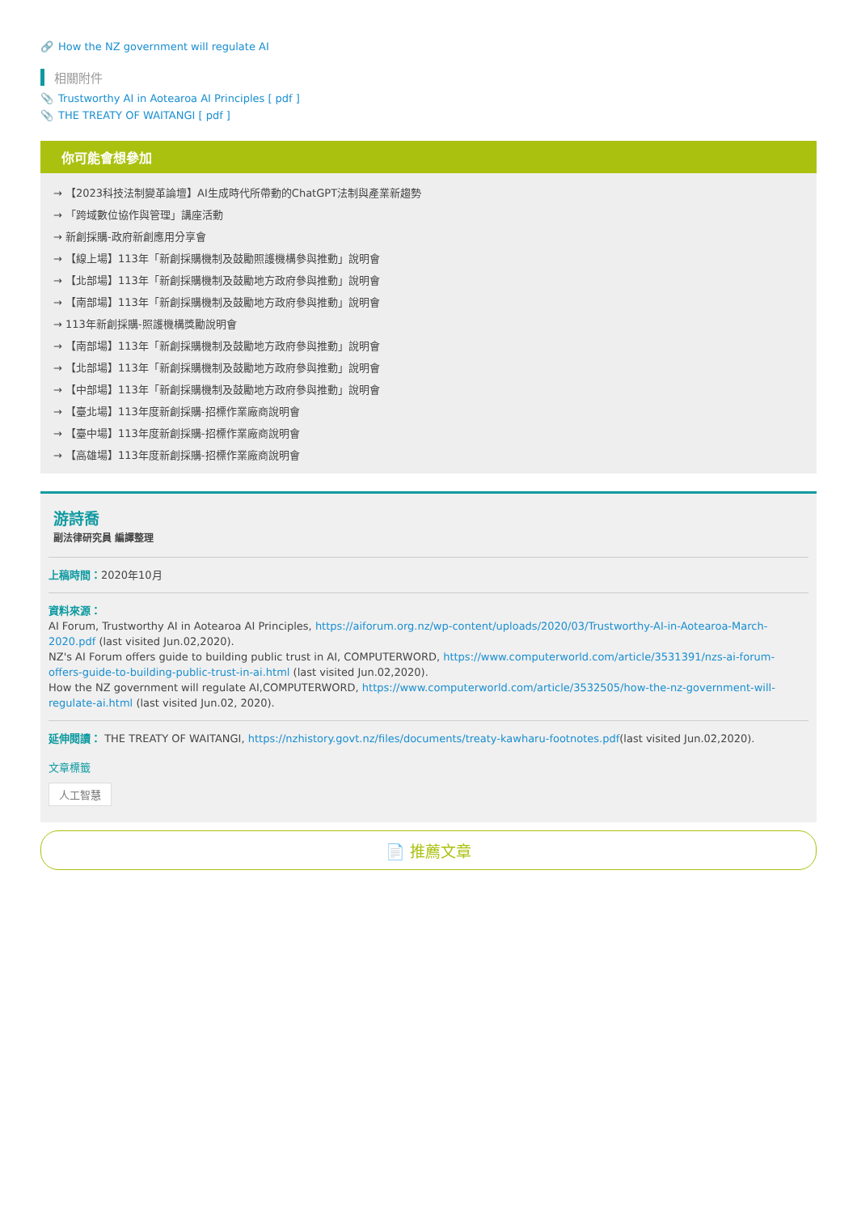🔗 How the NZ government will regulate AI
相關附件
📎 Trustworthy AI in Aotearoa AI Principles [ pdf ]
📎 THE TREATY OF WAITANGI [ pdf ]
你可能會想參加
→ 【2023科技法制變革論壇】AI生成時代所帶動的ChatGPT法制與產業新趨勢
→ 「跨域數位協作與管理」講座活動
→ 新創採購-政府新創應用分享會
→ 【線上場】113年「新創採購機制及鼓勵照護機構參與推動」說明會
→ 【北部場】113年「新創採購機制及鼓勵地方政府參與推動」說明會
→ 【南部場】113年「新創採購機制及鼓勵地方政府參與推動」說明會
→ 113年新創採購-照護機構獎勵說明會
→ 【南部場】113年「新創採購機制及鼓勵地方政府參與推動」說明會
→ 【北部場】113年「新創採購機制及鼓勵地方政府參與推動」說明會
→ 【中部場】113年「新創採購機制及鼓勵地方政府參與推動」說明會
→ 【臺北場】113年度新創採購-招標作業廠商說明會
→ 【臺中場】113年度新創採購-招標作業廠商說明會
→ 【高雄場】113年度新創採購-招標作業廠商說明會
游詩喬
副法律研究員 編譯整理
上稿時間：2020年10月
資料來源：
AI Forum, Trustworthy AI in Aotearoa AI Principles, https://aiforum.org.nz/wp-content/uploads/2020/03/Trustworthy-AI-in-Aotearoa-March-2020.pdf (last visited Jun.02,2020).
NZ's AI Forum offers guide to building public trust in AI, COMPUTERWORD, https://www.computerworld.com/article/3531391/nzs-ai-forum-offers-guide-to-building-public-trust-in-ai.html (last visited Jun.02,2020).
How the NZ government will regulate AI,COMPUTERWORD, https://www.computerworld.com/article/3532505/how-the-nz-government-will-regulate-ai.html (last visited Jun.02, 2020).
延伸閱讀： THE TREATY OF WAITANGI, https://nzhistory.govt.nz/files/documents/treaty-kawharu-footnotes.pdf(last visited Jun.02,2020).
文章標籤
人工智慧
📄 推薦文章